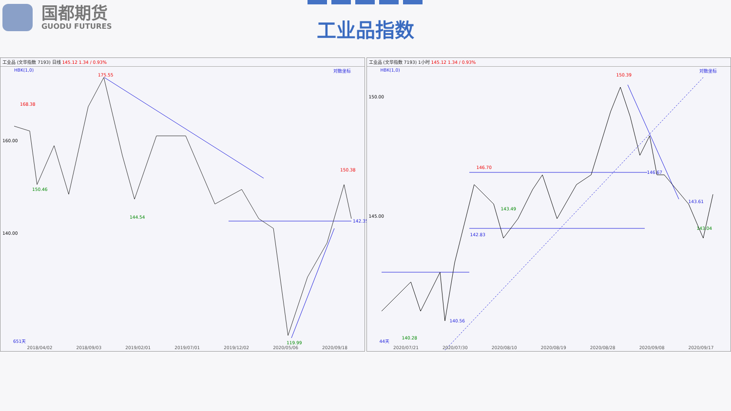国都期货
GUODU FUTURES
工业品指数
工业品 (文华指数 7193) 日线 145.12 1.34 / 0.93%
HBK(1,0) 对数坐标
175.55
168.38
150.46
144.54
150.38
142.35
119.99
160.00
140.00
651天
2018/04/02 2018/09/03 2019/02/01 2019/07/01 2019/12/02 2020/05/06 2020/09/18
工业品 (文华指数 7193) 1小时 145.12 1.34 / 0.93%
HBK(1,0) 对数坐标
150.39
146.70
146.67
143.49
142.83
140.56
140.28
143.61
143.04
150.00
145.00
44天
2020/07/21 2020/07/30 2020/08/10 2020/08/19 2020/08/28 2020/09/08 2020/09/17